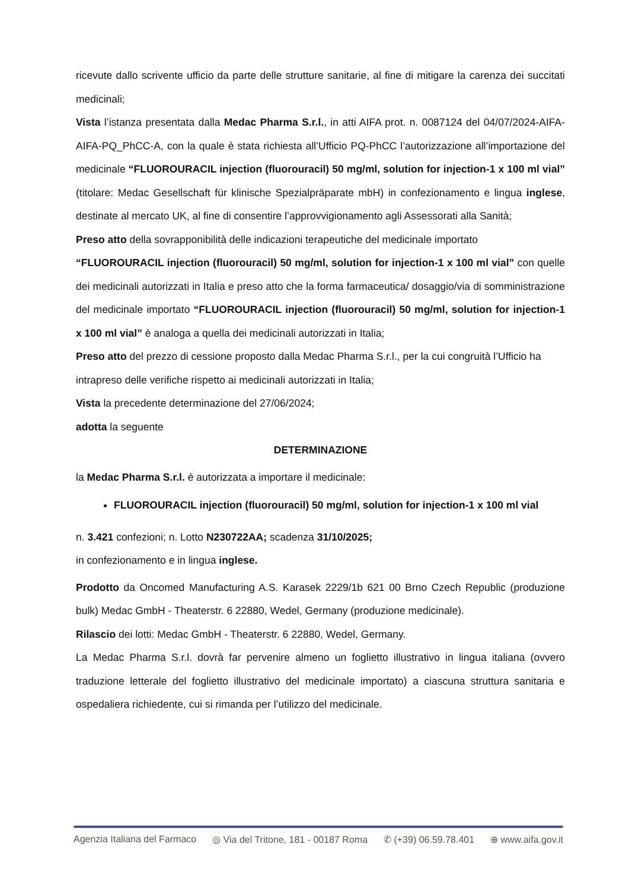ricevute dallo scrivente ufficio da parte delle strutture sanitarie, al fine di mitigare la carenza dei succitati medicinali;
Vista l’istanza presentata dalla Medac Pharma S.r.l., in atti AIFA prot. n. 0087124 del 04/07/2024-AIFA-AIFA-PQ_PhCC-A, con la quale è stata richiesta all’Ufficio PQ-PhCC l’autorizzazione all’importazione del medicinale “FLUOROURACIL injection (fluorouracil) 50 mg/ml, solution for injection-1 x 100 ml vial” (titolare: Medac Gesellschaft für klinische Spezialpräparate mbH) in confezionamento e lingua inglese, destinate al mercato UK, al fine di consentire l’approvvigionamento agli Assessorati alla Sanità;
Preso atto della sovrapponibilità delle indicazioni terapeutiche del medicinale importato
“FLUOROURACIL injection (fluorouracil) 50 mg/ml, solution for injection-1 x 100 ml vial” con quelle dei medicinali autorizzati in Italia e preso atto che la forma farmaceutica/ dosaggio/via di somministrazione del medicinale importato “FLUOROURACIL injection (fluorouracil) 50 mg/ml, solution for injection-1 x 100 ml vial” è analoga a quella dei medicinali autorizzati in Italia;
Preso atto del prezzo di cessione proposto dalla Medac Pharma S.r.l., per la cui congruità l’Ufficio ha intrapreso delle verifiche rispetto ai medicinali autorizzati in Italia;
Vista la precedente determinazione del 27/06/2024;
adotta la seguente
DETERMINAZIONE
la Medac Pharma S.r.l. è autorizzata a importare il medicinale:
FLUOROURACIL injection (fluorouracil) 50 mg/ml, solution for injection-1 x 100 ml vial
n. 3.421 confezioni; n. Lotto N230722AA; scadenza 31/10/2025;
in confezionamento e in lingua inglese.
Prodotto da Oncomed Manufacturing A.S. Karasek 2229/1b 621 00 Brno Czech Republic (produzione bulk) Medac GmbH - Theaterstr. 6 22880, Wedel, Germany (produzione medicinale).
Rilascio dei lotti: Medac GmbH - Theaterstr. 6 22880, Wedel, Germany.
La Medac Pharma S.r.l. dovrà far pervenire almeno un foglietto illustrativo in lingua italiana (ovvero traduzione letterale del foglietto illustrativo del medicinale importato) a ciascuna struttura sanitaria e ospedaliera richiedente, cui si rimanda per l’utilizzo del medicinale.
Agenzia Italiana del Farmaco ◎ Via del Tritone, 181 - 00187 Roma ✆ (+39) 06.59.78.401 ⊕ www.aifa.gov.it